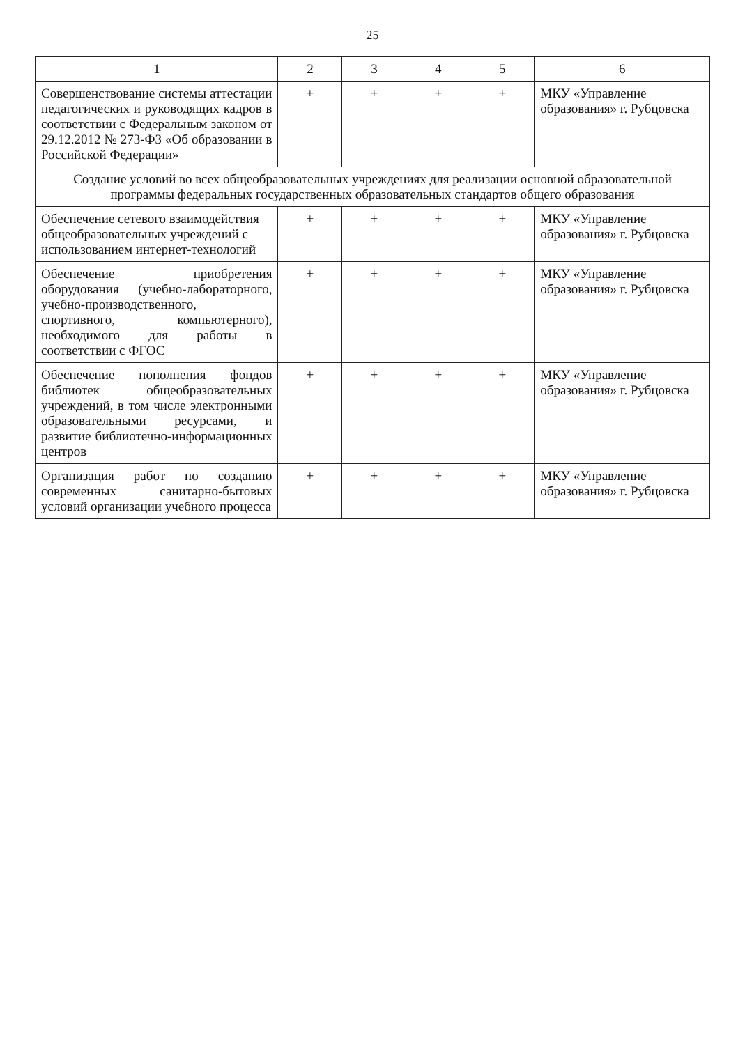25
| 1 | 2 | 3 | 4 | 5 | 6 |
| --- | --- | --- | --- | --- | --- |
| Совершенствование системы аттестации педагогических и руководящих кадров в соответствии с Федеральным законом от 29.12.2012 № 273-ФЗ «Об образовании в Российской Федерации» | + | + | + | + | МКУ «Управление образования» г. Рубцовска |
| Создание условий во всех общеобразовательных учреждениях для реализации основной образовательной программы федеральных государственных образовательных стандартов общего образования | | | | | |
| Обеспечение сетевого взаимодействия общеобразовательных учреждений с использованием интернет-технологий | + | + | + | + | МКУ «Управление образования» г. Рубцовска |
| Обеспечение приобретения оборудования (учебно-лабораторного, учебно-производственного, спортивного, компьютерного), необходимого для работы в соответствии с ФГОС | + | + | + | + | МКУ «Управление образования» г. Рубцовска |
| Обеспечение пополнения фондов библиотек общеобразовательных учреждений, в том числе электронными образовательными ресурсами, и развитие библиотечно-информационных центров | + | + | + | + | МКУ «Управление образования» г. Рубцовска |
| Организация работ по созданию современных санитарно-бытовых условий организации учебного процесса | + | + | + | + | МКУ «Управление образования» г. Рубцовска |